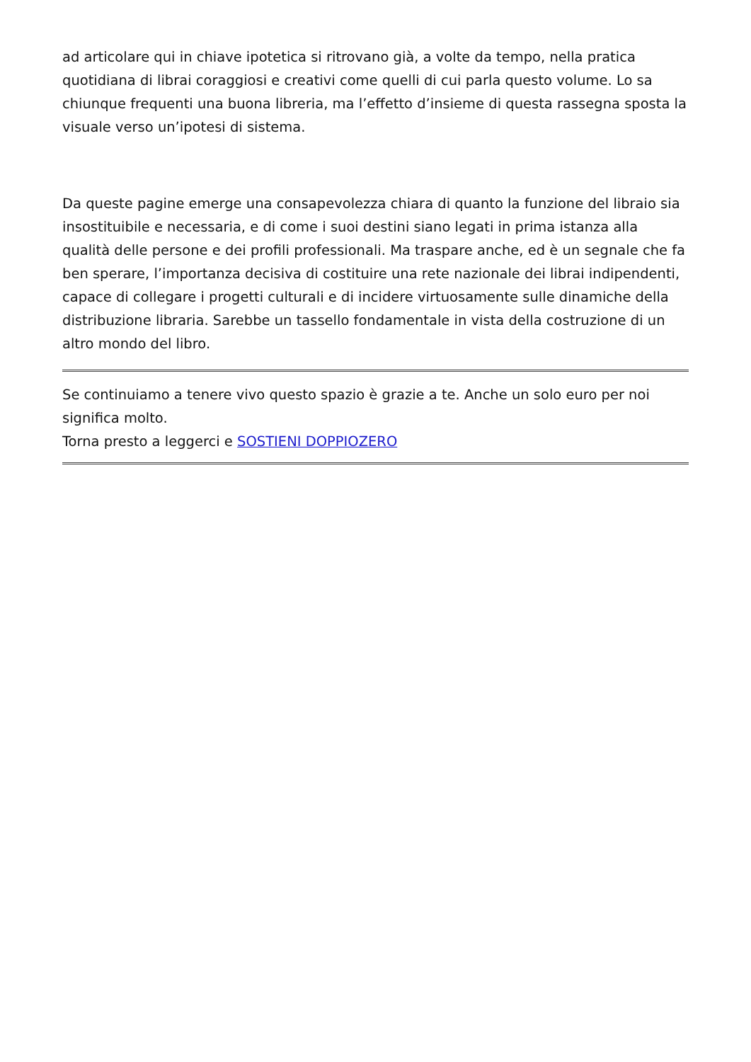ad articolare qui in chiave ipotetica si ritrovano già, a volte da tempo, nella pratica quotidiana di librai coraggiosi e creativi come quelli di cui parla questo volume. Lo sa chiunque frequenti una buona libreria, ma l’effetto d’insieme di questa rassegna sposta la visuale verso un’ipotesi di sistema.
Da queste pagine emerge una consapevolezza chiara di quanto la funzione del libraio sia insostituibile e necessaria, e di come i suoi destini siano legati in prima istanza alla qualità delle persone e dei profili professionali. Ma traspare anche, ed è un segnale che fa ben sperare, l’importanza decisiva di costituire una rete nazionale dei librai indipendenti, capace di collegare i progetti culturali e di incidere virtuosamente sulle dinamiche della distribuzione libraria. Sarebbe un tassello fondamentale in vista della costruzione di un altro mondo del libro.
Se continuiamo a tenere vivo questo spazio è grazie a te. Anche un solo euro per noi significa molto.
Torna presto a leggerci e SOSTIENI DOPPIOZERO